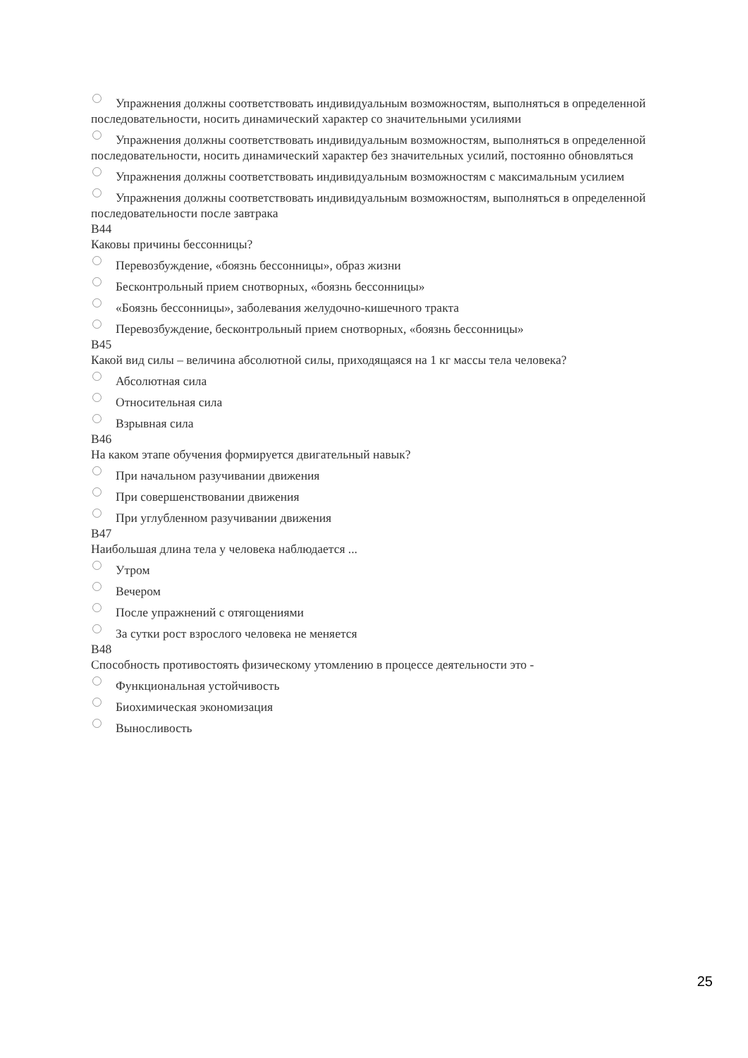Упражнения должны соответствовать индивидуальным возможностям, выполняться в определенной последовательности, носить динамический характер со значительными усилиями
Упражнения должны соответствовать индивидуальным возможностям, выполняться в определенной последовательности, носить динамический характер без значительных усилий, постоянно обновляться
Упражнения должны соответствовать индивидуальным возможностям с максимальным усилием
Упражнения должны соответствовать индивидуальным возможностям, выполняться в определенной последовательности после завтрака
B44
Каковы причины бессонницы?
Перевозбуждение, «боязнь бессонницы», образ жизни
Бесконтрольный прием снотворных, «боязнь бессонницы»
«Боязнь бессонницы», заболевания желудочно-кишечного тракта
Перевозбуждение, бесконтрольный прием снотворных, «боязнь бессонницы»
B45
Какой вид силы – величина абсолютной силы, приходящаяся на 1 кг массы тела человека?
Абсолютная сила
Относительная сила
Взрывная сила
B46
На каком этапе обучения формируется двигательный навык?
При начальном разучивании движения
При совершенствовании движения
При углубленном разучивании движения
B47
Наибольшая длина тела у человека наблюдается ...
Утром
Вечером
После упражнений с отягощениями
За сутки рост взрослого человека не меняется
B48
Способность противостоять физическому утомлению в процессе деятельности это -
Функциональная устойчивость
Биохимическая экономизация
Выносливость
25